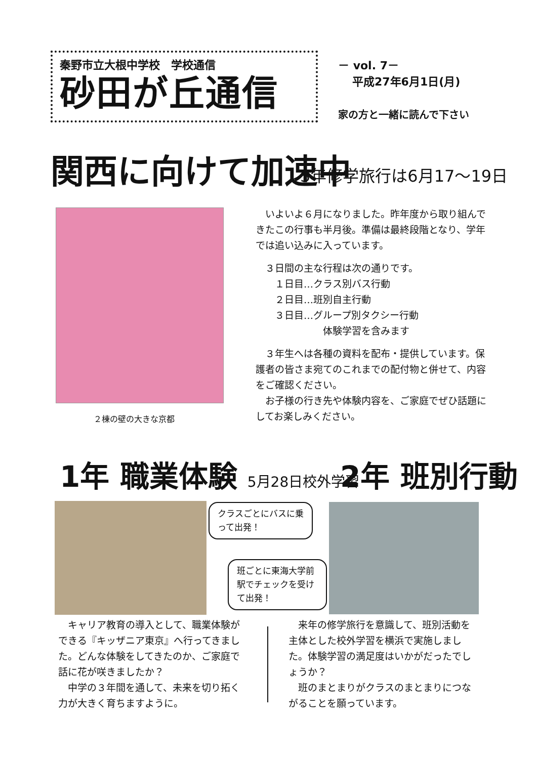秦野市立大根中学校　学校通信
砂田が丘通信
－ vol. 7－
平成27年6月1日(月)
家の方と一緒に読んで下さい
関西に向けて加速中 3年修学旅行は6月17～19日
２棟の壁の大きな京都
　いよいよ６月になりました。昨年度から取り組んできたこの行事も半月後。準備は最終段階となり、学年では追い込みに入っています。
　３日間の主な行程は次の通りです。
　　１日目…クラス別バス行動
　　２日目…班別自主行動
　　３日目…グループ別タクシー行動
　　　　　　　体験学習を含みます
　３年生へは各種の資料を配布・提供しています。保護者の皆さま宛てのこれまでの配付物と併せて、内容をご確認ください。
　お子様の行き先や体験内容を、ご家庭でぜひ話題にしてお楽しみください。
1年 職業体験 5月28日校外学習 2年 班別行動
クラスごとにバスに乗って出発！
班ごとに東海大学前駅でチェックを受けて出発！
　キャリア教育の導入として、職業体験ができる『キッザニア東京』へ行ってきました。どんな体験をしてきたのか、ご家庭で話に花が咲きましたか？
　中学の３年間を通して、未来を切り拓く力が大きく育ちますように。
　来年の修学旅行を意識して、班別活動を主体とした校外学習を横浜で実施しました。体験学習の満足度はいかがだったでしょうか？
　班のまとまりがクラスのまとまりにつながることを願っています。